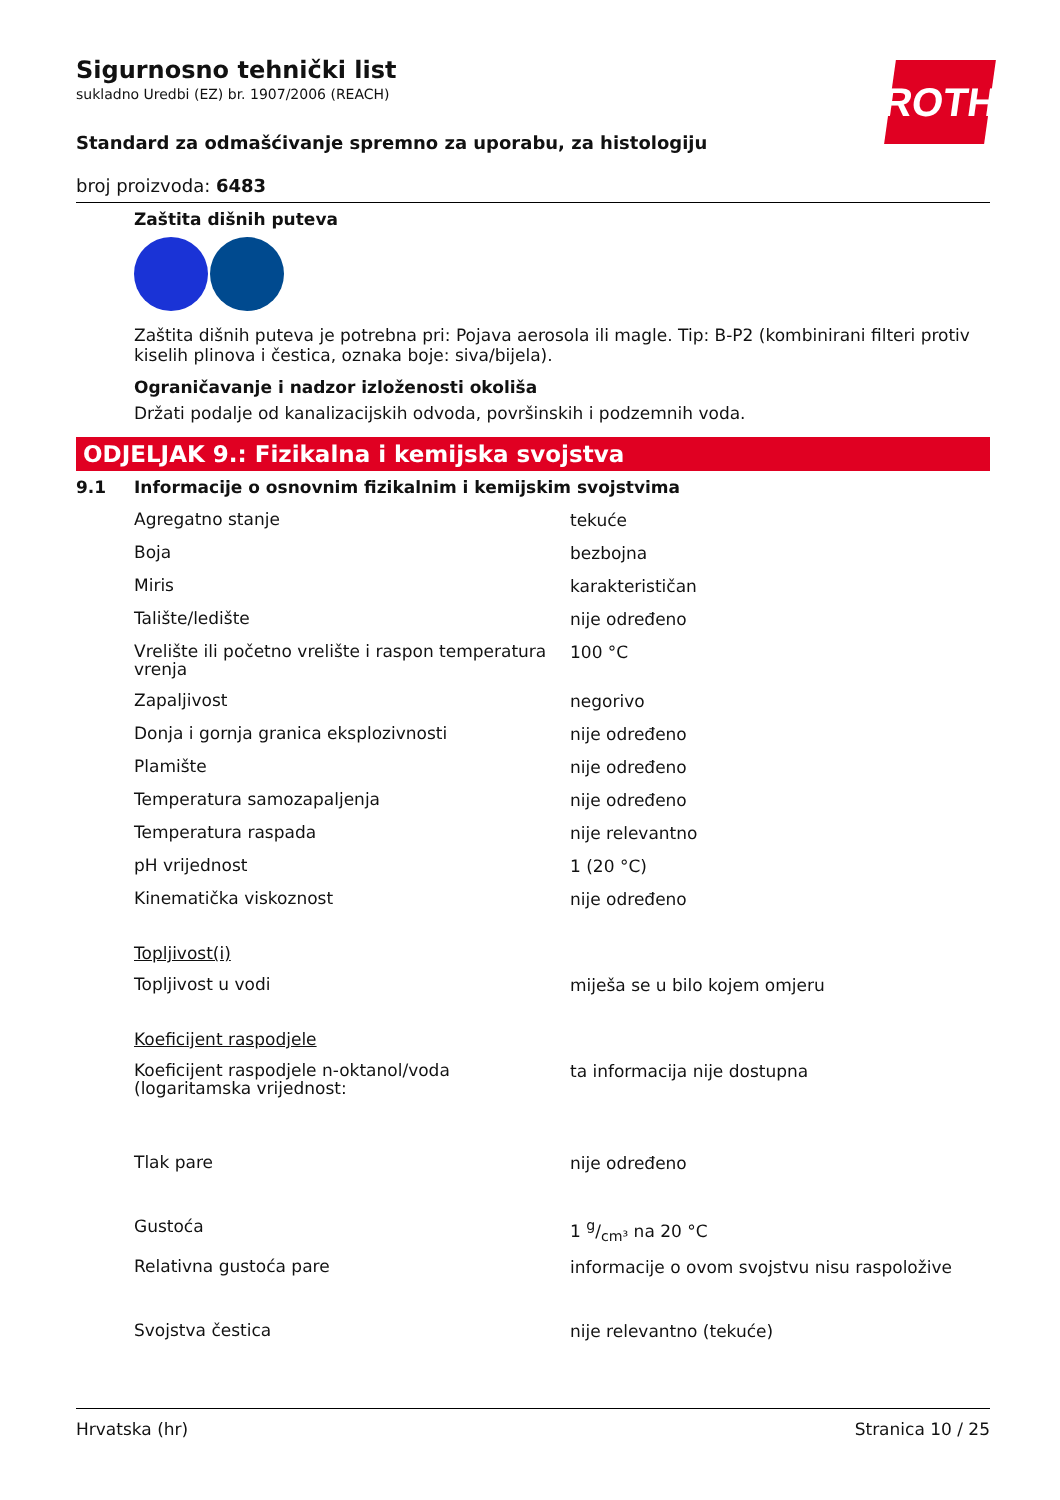ROTH
Sigurnosno tehnički list
sukladno Uredbi (EZ) br. 1907/2006 (REACH)
Standard za odmašćivanje spremno za uporabu, za histologiju
broj proizvoda: 6483
Zaštita dišnih puteva
Zaštita dišnih puteva je potrebna pri: Pojava aerosola ili magle. Tip: B-P2 (kombinirani filteri protiv kiselih plinova i čestica, oznaka boje: siva/bijela).
Ograničavanje i nadzor izloženosti okoliša
Držati podalje od kanalizacijskih odvoda, površinskih i podzemnih voda.
ODJELJAK 9.: Fizikalna i kemijska svojstva
| 9.1 | Informacije o osnovnim fizikalnim i kemijskim svojstvima | |
| | Agregatno stanje | tekuće |
| | Boja | bezbojna |
| | Miris | karakterističan |
| | Talište/ledište | nije određeno |
| | Vrelište ili početno vrelište i raspon temperatura vrenja | 100 °C |
| | Zapaljivost | negorivo |
| | Donja i gornja granica eksplozivnosti | nije određeno |
| | Plamište | nije određeno |
| | Temperatura samozapaljenja | nije određeno |
| | Temperatura raspada | nije relevantno |
| | pH vrijednost | 1 (20 °C) |
| | Kinematička viskoznost | nije određeno |
| | Topljivost(i) | |
| | Topljivost u vodi | miješa se u bilo kojem omjeru |
| | Koeficijent raspodjele | |
| | Koeficijent raspodjele n-oktanol/voda (logaritamska vrijednost: | ta informacija nije dostupna |
| | Tlak pare | nije određeno |
| | Gustoća | 1 g/cm³ na 20 °C |
| | Relativna gustoća pare | informacije o ovom svojstvu nisu raspoložive |
| | Svojstva čestica | nije relevantno (tekuće) |
Hrvatska (hr) Stranica 10 / 25